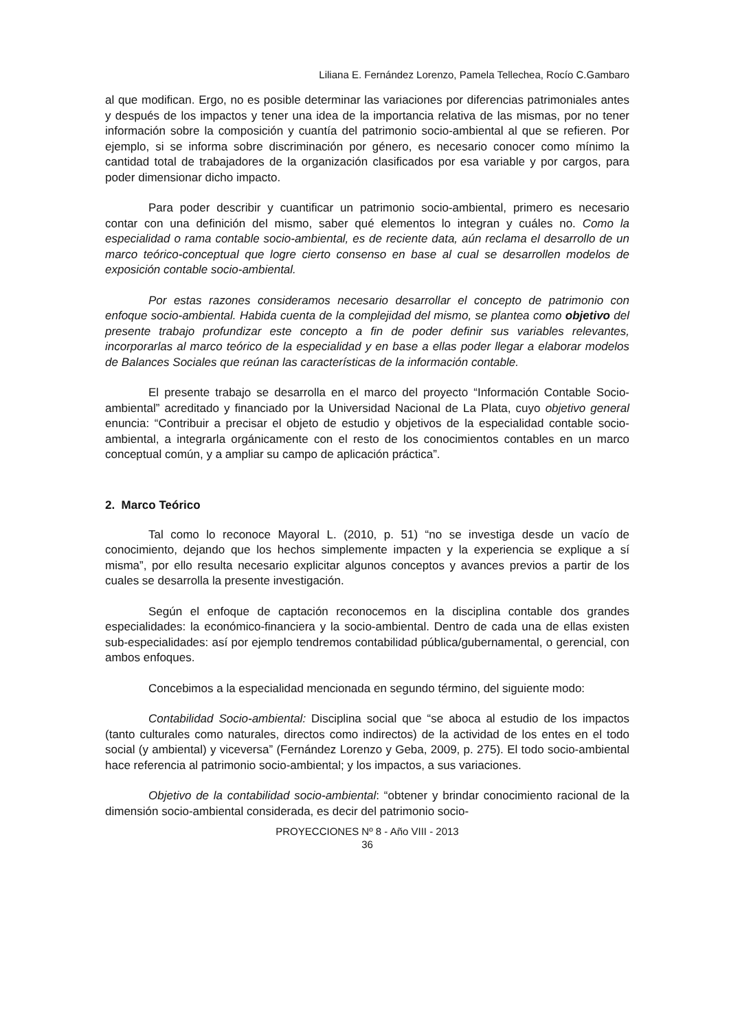Liliana E. Fernández Lorenzo, Pamela Tellechea, Rocío C.Gambaro
al que modifican. Ergo, no es posible determinar las variaciones por diferencias patrimoniales antes y después de los impactos y tener una idea de la importancia relativa de las mismas, por no tener información sobre la composición y cuantía del patrimonio socio-ambiental al que se refieren. Por ejemplo, si se informa sobre discriminación por género, es necesario conocer como mínimo la cantidad total de trabajadores de la organización clasificados por esa variable y por cargos, para poder dimensionar dicho impacto.
Para poder describir y cuantificar un patrimonio socio-ambiental, primero es necesario contar con una definición del mismo, saber qué elementos lo integran y cuáles no. Como la especialidad o rama contable socio-ambiental, es de reciente data, aún reclama el desarrollo de un marco teórico-conceptual que logre cierto consenso en base al cual se desarrollen modelos de exposición contable socio-ambiental.
Por estas razones consideramos necesario desarrollar el concepto de patrimonio con enfoque socio-ambiental. Habida cuenta de la complejidad del mismo, se plantea como objetivo del presente trabajo profundizar este concepto a fin de poder definir sus variables relevantes, incorporarlas al marco teórico de la especialidad y en base a ellas poder llegar a elaborar modelos de Balances Sociales que reúnan las características de la información contable.
El presente trabajo se desarrolla en el marco del proyecto “Información Contable Socio-ambiental” acreditado y financiado por la Universidad Nacional de La Plata, cuyo objetivo general enuncia: “Contribuir a precisar el objeto de estudio y objetivos de la especialidad contable socio-ambiental, a integrarla orgánicamente con el resto de los conocimientos contables en un marco conceptual común, y a ampliar su campo de aplicación práctica”.
2. Marco Teórico
Tal como lo reconoce Mayoral L. (2010, p. 51) “no se investiga desde un vacío de conocimiento, dejando que los hechos simplemente impacten y la experiencia se explique a sí misma”, por ello resulta necesario explicitar algunos conceptos y avances previos a partir de los cuales se desarrolla la presente investigación.
Según el enfoque de captación reconocemos en la disciplina contable dos grandes especialidades: la económico-financiera y la socio-ambiental. Dentro de cada una de ellas existen sub-especialidades: así por ejemplo tendremos contabilidad pública/gubernamental, o gerencial, con ambos enfoques.
Concebimos a la especialidad mencionada en segundo término, del siguiente modo:
Contabilidad Socio-ambiental: Disciplina social que “se aboca al estudio de los impactos (tanto culturales como naturales, directos como indirectos) de la actividad de los entes en el todo social (y ambiental) y viceversa” (Fernández Lorenzo y Geba, 2009, p. 275). El todo socio-ambiental hace referencia al patrimonio socio-ambiental; y los impactos, a sus variaciones.
Objetivo de la contabilidad socio-ambiental: “obtener y brindar conocimiento racional de la dimensión socio-ambiental considerada, es decir del patrimonio socio-
PROYECCIONES Nº 8 - Año VIII - 2013
36